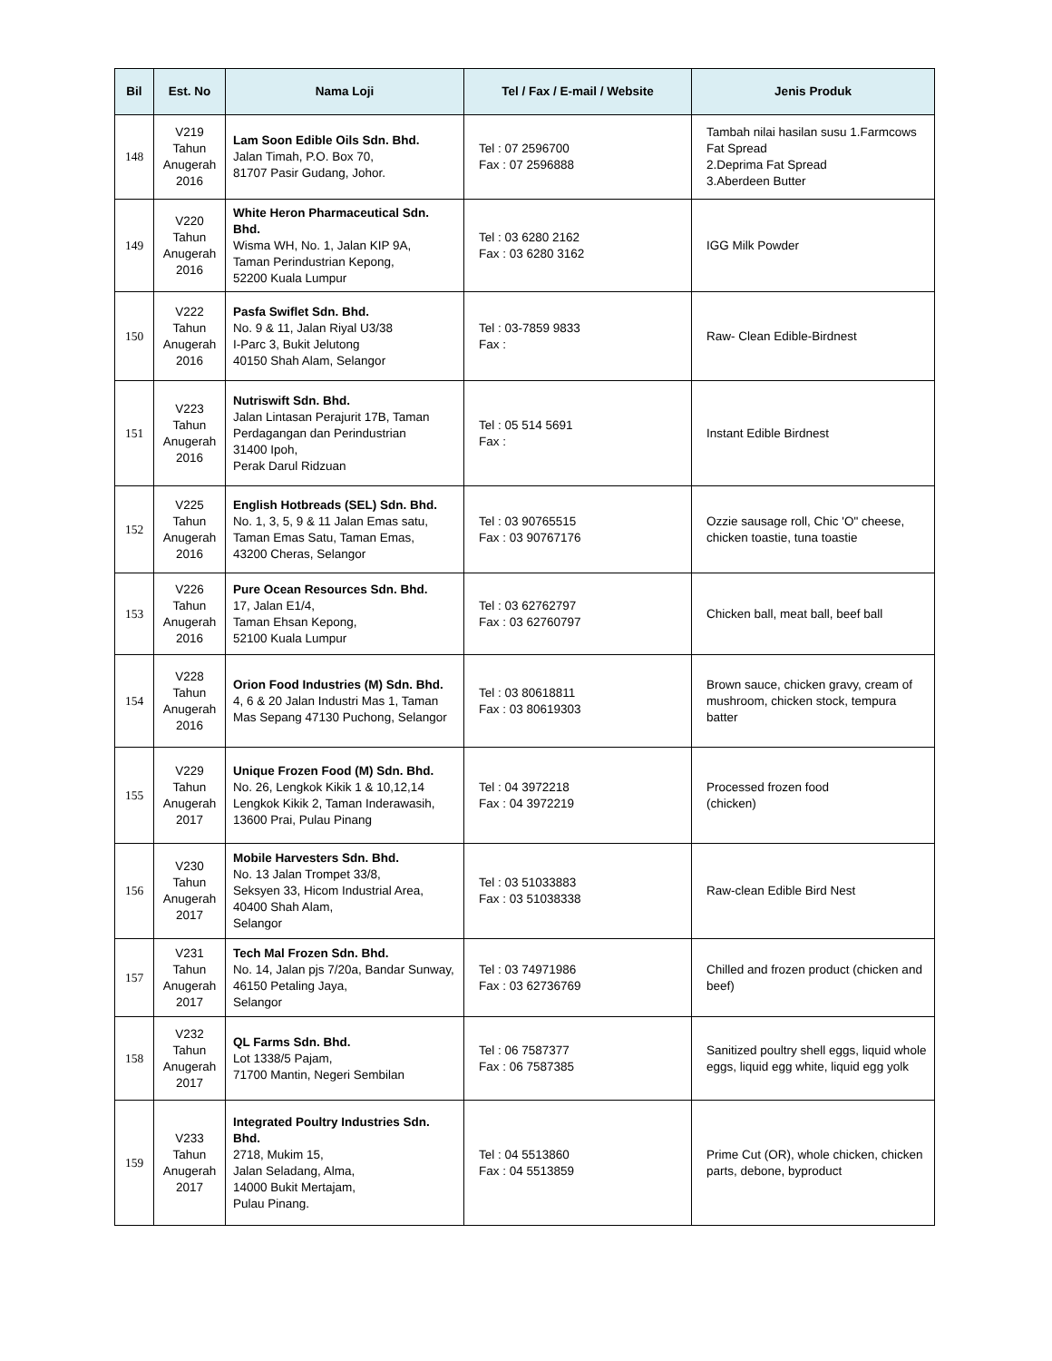| Bil | Est. No | Nama Loji | Tel / Fax / E-mail / Website | Jenis Produk |
| --- | --- | --- | --- | --- |
| 148 | V219 Tahun Anugerah 2016 | Lam Soon Edible Oils Sdn. Bhd. Jalan Timah, P.O. Box 70, 81707 Pasir Gudang, Johor. | Tel : 07 2596700 Fax : 07 2596888 | Tambah nilai hasilan susu 1.Farmcows Fat Spread 2.Deprima Fat Spread 3.Aberdeen Butter |
| 149 | V220 Tahun Anugerah 2016 | White Heron Pharmaceutical Sdn. Bhd. Wisma WH, No. 1, Jalan KIP 9A, Taman Perindustrian Kepong, 52200 Kuala Lumpur | Tel : 03 6280 2162 Fax : 03 6280 3162 | IGG Milk Powder |
| 150 | V222 Tahun Anugerah 2016 | Pasfa Swiflet Sdn. Bhd. No. 9 & 11, Jalan Riyal U3/38 I-Parc 3, Bukit Jelutong 40150 Shah Alam, Selangor | Tel : 03-7859 9833 Fax : | Raw- Clean Edible-Birdnest |
| 151 | V223 Tahun Anugerah 2016 | Nutriswift Sdn. Bhd. Jalan Lintasan Perajurit 17B, Taman Perdagangan dan Perindustrian 31400 Ipoh, Perak Darul Ridzuan | Tel : 05 514 5691 Fax : | Instant Edible Birdnest |
| 152 | V225 Tahun Anugerah 2016 | English Hotbreads (SEL) Sdn. Bhd. No. 1, 3, 5, 9 & 11 Jalan Emas satu, Taman Emas Satu, Taman Emas, 43200 Cheras, Selangor | Tel : 03 90765515 Fax : 03 90767176 | Ozzie sausage roll, Chic 'O" cheese, chicken toastie, tuna toastie |
| 153 | V226 Tahun Anugerah 2016 | Pure Ocean Resources Sdn. Bhd. 17, Jalan E1/4, Taman Ehsan Kepong, 52100 Kuala Lumpur | Tel : 03 62762797 Fax : 03 62760797 | Chicken ball, meat ball, beef ball |
| 154 | V228 Tahun Anugerah 2016 | Orion Food Industries (M) Sdn. Bhd. 4, 6 & 20 Jalan Industri Mas 1, Taman Mas Sepang 47130 Puchong, Selangor | Tel : 03 80618811 Fax : 03 80619303 | Brown sauce, chicken gravy, cream of mushroom, chicken stock, tempura batter |
| 155 | V229 Tahun Anugerah 2017 | Unique Frozen Food (M) Sdn. Bhd. No. 26, Lengkok Kikik 1 & 10,12,14 Lengkok Kikik 2, Taman Inderawasih, 13600 Prai, Pulau Pinang | Tel : 04 3972218 Fax : 04 3972219 | Processed frozen food (chicken) |
| 156 | V230 Tahun Anugerah 2017 | Mobile Harvesters Sdn. Bhd. No. 13 Jalan Trompet 33/8, Seksyen 33, Hicom Industrial Area, 40400 Shah Alam, Selangor | Tel : 03 51033883 Fax : 03 51038338 | Raw-clean Edible Bird Nest |
| 157 | V231 Tahun Anugerah 2017 | Tech Mal Frozen Sdn. Bhd. No. 14, Jalan pjs 7/20a, Bandar Sunway, 46150 Petaling Jaya, Selangor | Tel : 03 74971986 Fax : 03 62736769 | Chilled and frozen product (chicken and beef) |
| 158 | V232 Tahun Anugerah 2017 | QL Farms Sdn. Bhd. Lot 1338/5 Pajam, 71700 Mantin, Negeri Sembilan | Tel : 06 7587377 Fax : 06 7587385 | Sanitized poultry shell eggs, liquid whole eggs, liquid egg white, liquid egg yolk |
| 159 | V233 Tahun Anugerah 2017 | Integrated Poultry Industries Sdn. Bhd. 2718, Mukim 15, Jalan Seladang, Alma, 14000 Bukit Mertajam, Pulau Pinang. | Tel : 04 5513860 Fax : 04 5513859 | Prime Cut (OR), whole chicken, chicken parts, debone, byproduct |